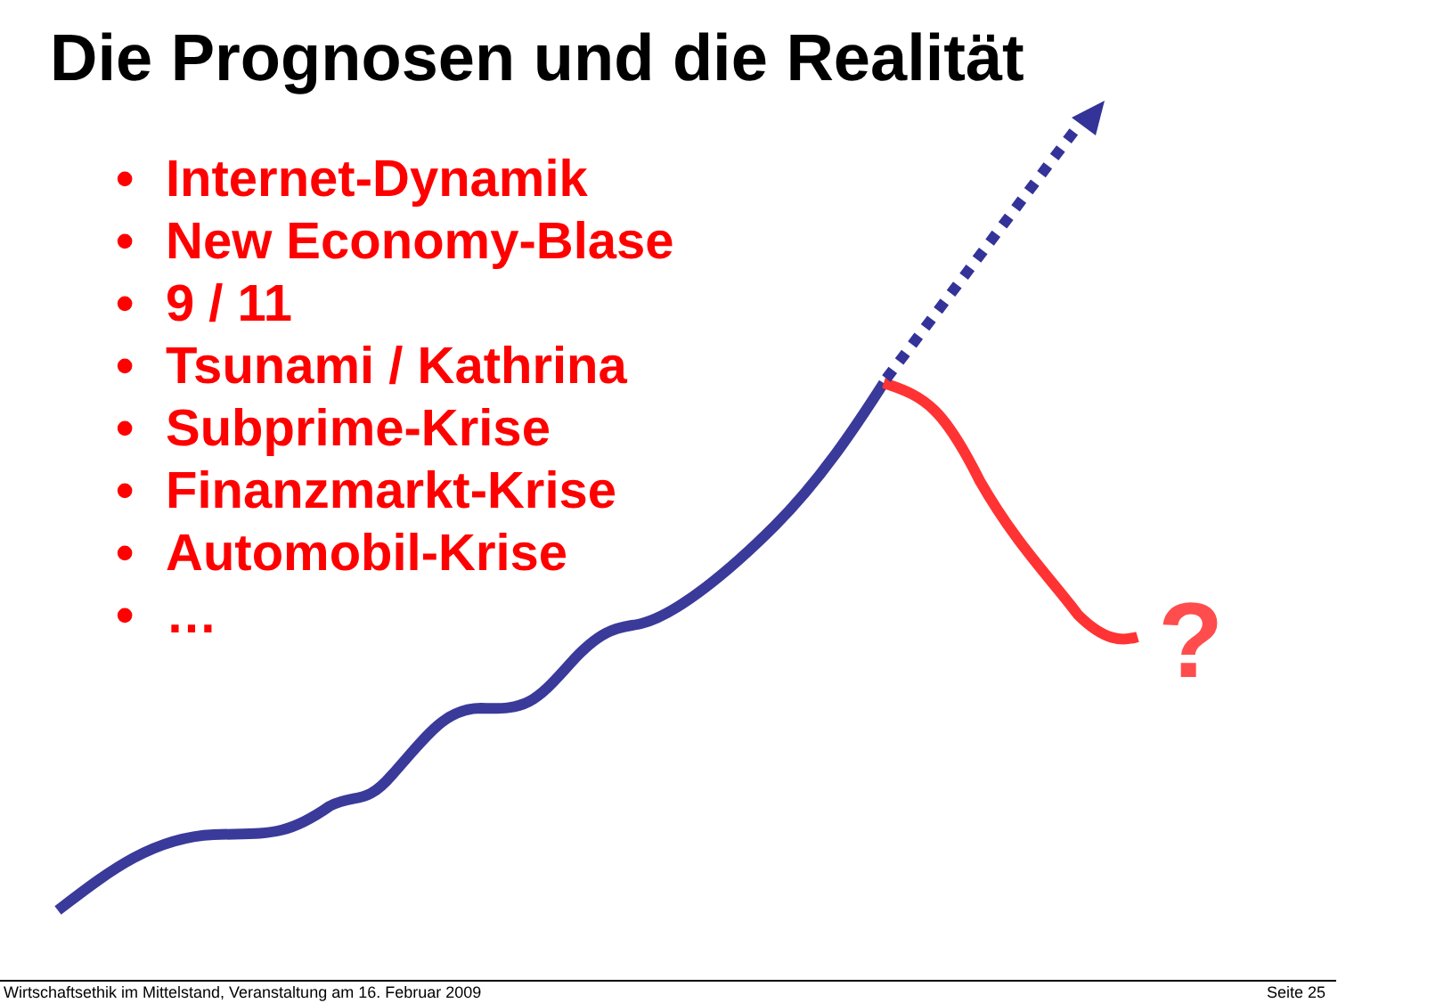?
Die Prognosen und die Realität
• Internet-Dynamik
• New Economy-Blase
• 9 / 11
• Tsunami / Kathrina
• Subprime-Krise
• Finanzmarkt-Krise
• Automobil-Krise
• …
Wirtschaftsethik im Mittelstand, Veranstaltung am 16. Februar 2009
Seite 25